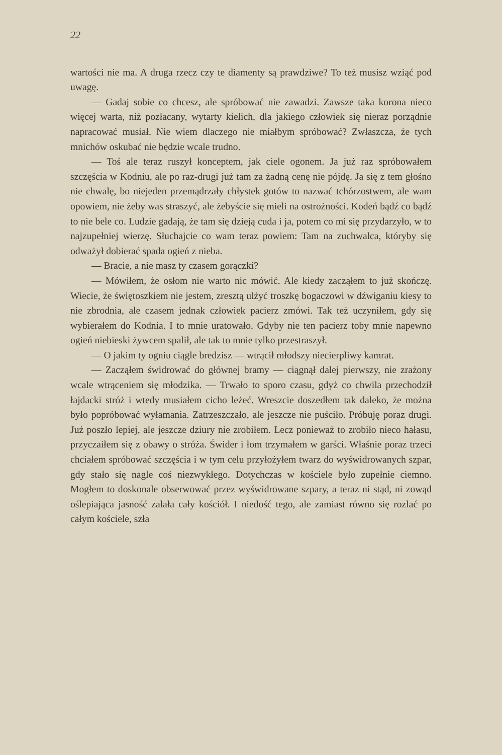22
wartości nie ma. A druga rzecz czy te diamenty są prawdziwe? To też musisz wziąć pod uwagę.
— Gadaj sobie co chcesz, ale spróbować nie zawadzi. Zawsze taka korona nieco więcej warta, niż pozłacany, wytarty kielich, dla jakiego człowiek się nieraz porządnie napracować musiał. Nie wiem dlaczego nie miałbym spróbować? Zwłaszcza, że tych mnichów oskubać nie będzie wcale trudno.
— Toś ale teraz ruszył konceptem, jak ciele ogonem. Ja już raz spróbowałem szczęścia w Kodniu, ale po raz-drugi już tam za żadną cenę nie pójdę. Ja się z tem głośno nie chwalę, bo niejeden przemądrzały chłystek gotów to nazwać tchórzostwem, ale wam opowiem, nie żeby was straszyć, ale żebyście się mieli na ostrożności. Kodeń bądź co bądź to nie bele co. Ludzie gadają, że tam się dzieją cuda i ja, potem co mi się przydarzyło, w to najzupełniej wierzę. Słuchajcie co wam teraz powiem: Tam na zuchwalca, któryby się odważył dobierać spada ogień z nieba.
— Bracie, a nie masz ty czasem gorączki?
— Mówiłem, że osłom nie warto nic mówić. Ale kiedy zacząłem to już skończę. Wiecie, że świętoszkiem nie jestem, zresztą ulżyć troszkę bogaczowi w dźwiganiu kiesy to nie zbrodnia, ale czasem jednak człowiek pacierz zmówi. Tak też uczyniłem, gdy się wybierałem do Kodnia. I to mnie uratowało. Gdyby nie ten pacierz toby mnie napewno ogień niebieski żywcem spalił, ale tak to mnie tylko przestraszył.
— O jakim ty ogniu ciągle bredzisz — wtrącił młodszy niecierpliwy kamrat.
— Zacząłem świdrować do głównej bramy — ciągnął dalej pierwszy, nie zrażony wcale wtrąceniem się młodzika. — Trwało to sporo czasu, gdyż co chwila przechodził łajdacki stróż i wtedy musiałem cicho leżeć. Wreszcie doszedłem tak daleko, że można było popróbować wyłamania. Zatrzeszczało, ale jeszcze nie puściło. Próbuję poraz drugi. Już poszło lepiej, ale jeszcze dziury nie zrobiłem. Lecz ponieważ to zrobiło nieco hałasu, przyczaiłem się z obawy o stróża. Świder i łom trzymałem w garści. Właśnie poraz trzeci chciałem spróbować szczęścia i w tym celu przyłożyłem twarz do wyświdrowanych szpar, gdy stało się nagle coś niezwykłego. Dotychczas w kościele było zupełnie ciemno. Mogłem to doskonale obserwować przez wyświdrowane szpary, a teraz ni stąd, ni zowąd oślepiająca jasność zalała cały kościół. I niedość tego, ale zamiast równo się rozlać po całym kościele, szła